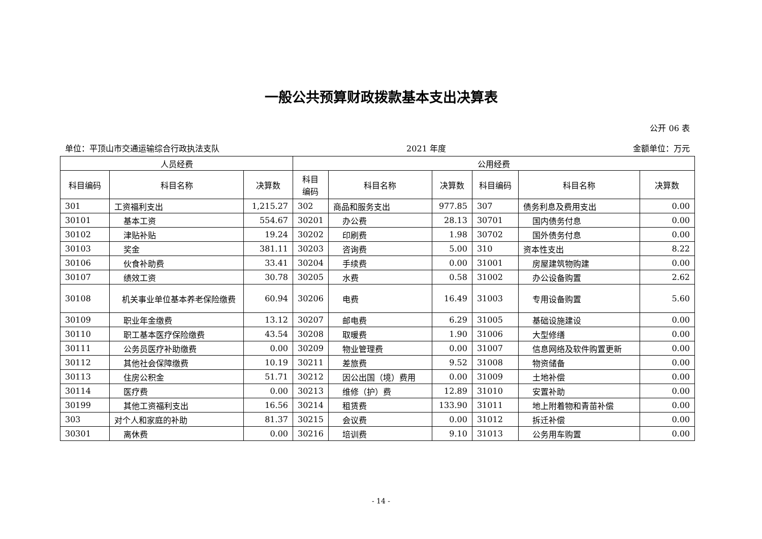一般公共预算财政拨款基本支出决算表
公开 06 表
单位：平顶山市交通运输综合行政执法支队 2021 年度 金额单位：万元
| 人员经费 | | | 公用经费 | | | | | |
| --- | --- | --- | --- | --- | --- | --- | --- | --- |
| 科目编码 | 科目名称 | 决算数 | 科目 编码 | 科目名称 | 决算数 | 科目编码 | 科目名称 | 决算数 |
| 301 | 工资福利支出 | 1,215.27 | 302 | 商品和服务支出 | 977.85 | 307 | 债务利息及费用支出 | 0.00 |
| 30101 | 基本工资 | 554.67 | 30201 | 办公费 | 28.13 | 30701 | 国内债务付息 | 0.00 |
| 30102 | 津贴补贴 | 19.24 | 30202 | 印刷费 | 1.98 | 30702 | 国外债务付息 | 0.00 |
| 30103 | 奖金 | 381.11 | 30203 | 咨询费 | 5.00 | 310 | 资本性支出 | 8.22 |
| 30106 | 伙食补助费 | 33.41 | 30204 | 手续费 | 0.00 | 31001 | 房屋建筑物购建 | 0.00 |
| 30107 | 绩效工资 | 30.78 | 30205 | 水费 | 0.58 | 31002 | 办公设备购置 | 2.62 |
| 30108 | 机关事业单位基本养老保险缴费 | 60.94 | 30206 | 电费 | 16.49 | 31003 | 专用设备购置 | 5.60 |
| 30109 | 职业年金缴费 | 13.12 | 30207 | 邮电费 | 6.29 | 31005 | 基础设施建设 | 0.00 |
| 30110 | 职工基本医疗保险缴费 | 43.54 | 30208 | 取暖费 | 1.90 | 31006 | 大型修缮 | 0.00 |
| 30111 | 公务员医疗补助缴费 | 0.00 | 30209 | 物业管理费 | 0.00 | 31007 | 信息网络及软件购置更新 | 0.00 |
| 30112 | 其他社会保障缴费 | 10.19 | 30211 | 差旅费 | 9.52 | 31008 | 物资储备 | 0.00 |
| 30113 | 住房公积金 | 51.71 | 30212 | 因公出国（境）费用 | 0.00 | 31009 | 土地补偿 | 0.00 |
| 30114 | 医疗费 | 0.00 | 30213 | 维修（护）费 | 12.89 | 31010 | 安置补助 | 0.00 |
| 30199 | 其他工资福利支出 | 16.56 | 30214 | 租赁费 | 133.90 | 31011 | 地上附着物和青苗补偿 | 0.00 |
| 303 | 对个人和家庭的补助 | 81.37 | 30215 | 会议费 | 0.00 | 31012 | 拆迁补偿 | 0.00 |
| 30301 | 离休费 | 0.00 | 30216 | 培训费 | 9.10 | 31013 | 公务用车购置 | 0.00 |
- 14 -